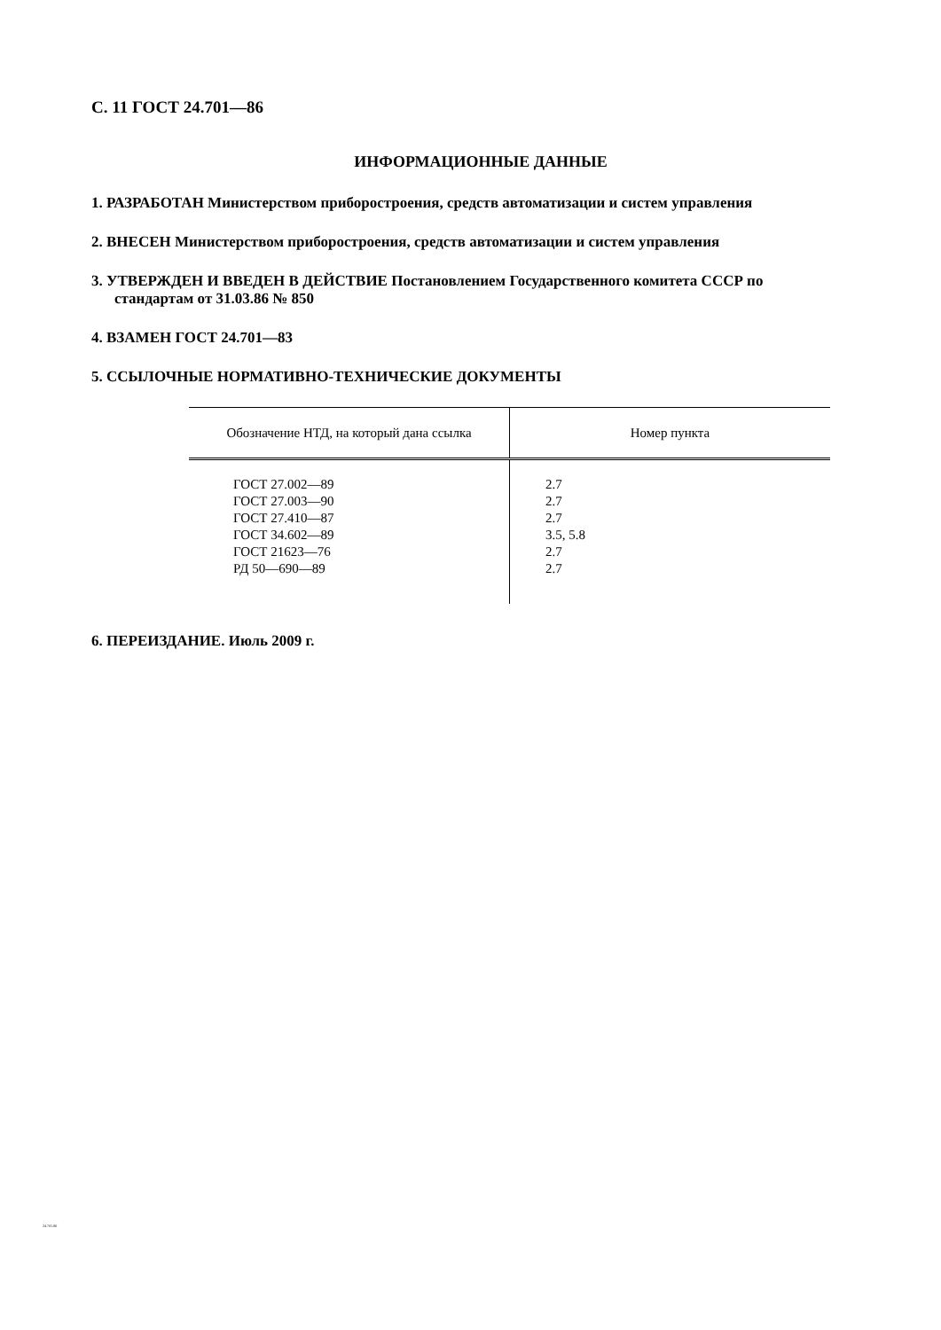С. 11 ГОСТ 24.701—86
ИНФОРМАЦИОННЫЕ ДАННЫЕ
1. РАЗРАБОТАН Министерством приборостроения, средств автоматизации и систем управления
2. ВНЕСЕН Министерством приборостроения, средств автоматизации и систем управления
3. УТВЕРЖДЕН И ВВЕДЕН В ДЕЙСТВИЕ Постановлением Государственного комитета СССР по
стандартам от 31.03.86 № 850
4. ВЗАМЕН ГОСТ 24.701—83
5. ССЫЛОЧНЫЕ НОРМАТИВНО-ТЕХНИЧЕСКИЕ ДОКУМЕНТЫ
| Обозначение НТД, на который дана ссылка | Номер пункта |
| --- | --- |
| ГОСТ 27.002—89 ГОСТ 27.003—90 ГОСТ 27.410—87 ГОСТ 34.602—89 ГОСТ 21623—76 РД 50—690—89 | 2.7 2.7 2.7 3.5, 5.8 2.7 2.7 |
6. ПЕРЕИЗДАНИЕ. Июль 2009 г.
24.701-86